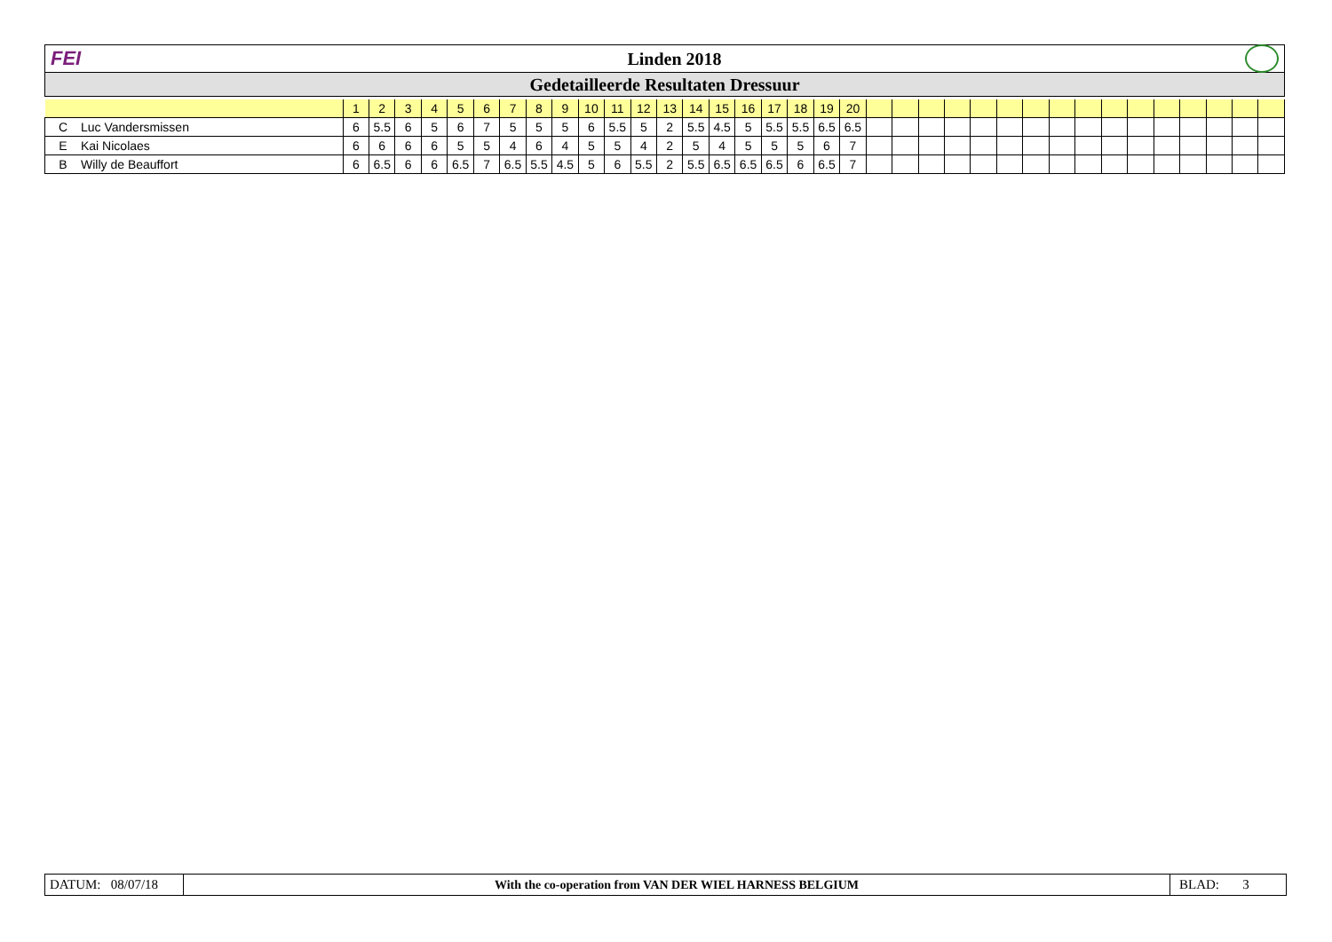FEI Linden 2018
Gedetailleerde Resultaten Dressuur
| | | 1 | 2 | 3 | 4 | 5 | 6 | 7 | 8 | 9 | 10 | 11 | 12 | 13 | 14 | 15 | 16 | 17 | 18 | 19 | 20 | | | | | | | | | | | | | | | | |
| C | Luc Vandersmissen | 6 | 5.5 | 6 | 5 | 6 | 7 | 5 | 5 | 5 | 6 | 5.5 | 5 | 2 | 5.5 | 4.5 | 5 | 5.5 | 5.5 | 6.5 | 6.5 | | | | | | | | | | | | | | | | |
| E | Kai Nicolaes | 6 | 6 | 6 | 6 | 5 | 5 | 4 | 6 | 4 | 5 | 5 | 4 | 2 | 5 | 4 | 5 | 5 | 5 | 6 | 7 | | | | | | | | | | | | | | | | |
| B | Willy de Beauffort | 6 | 6.5 | 6 | 6 | 6.5 | 7 | 6.5 | 5.5 | 4.5 | 5 | 6 | 5.5 | 2 | 5.5 | 6.5 | 6.5 | 6.5 | 6 | 6.5 | 7 | | | | | | | | | | | | | | | | |
DATUM: 08/07/18
With the co-operation from VAN DER WIEL HARNESS BELGIUM
BLAD: 3